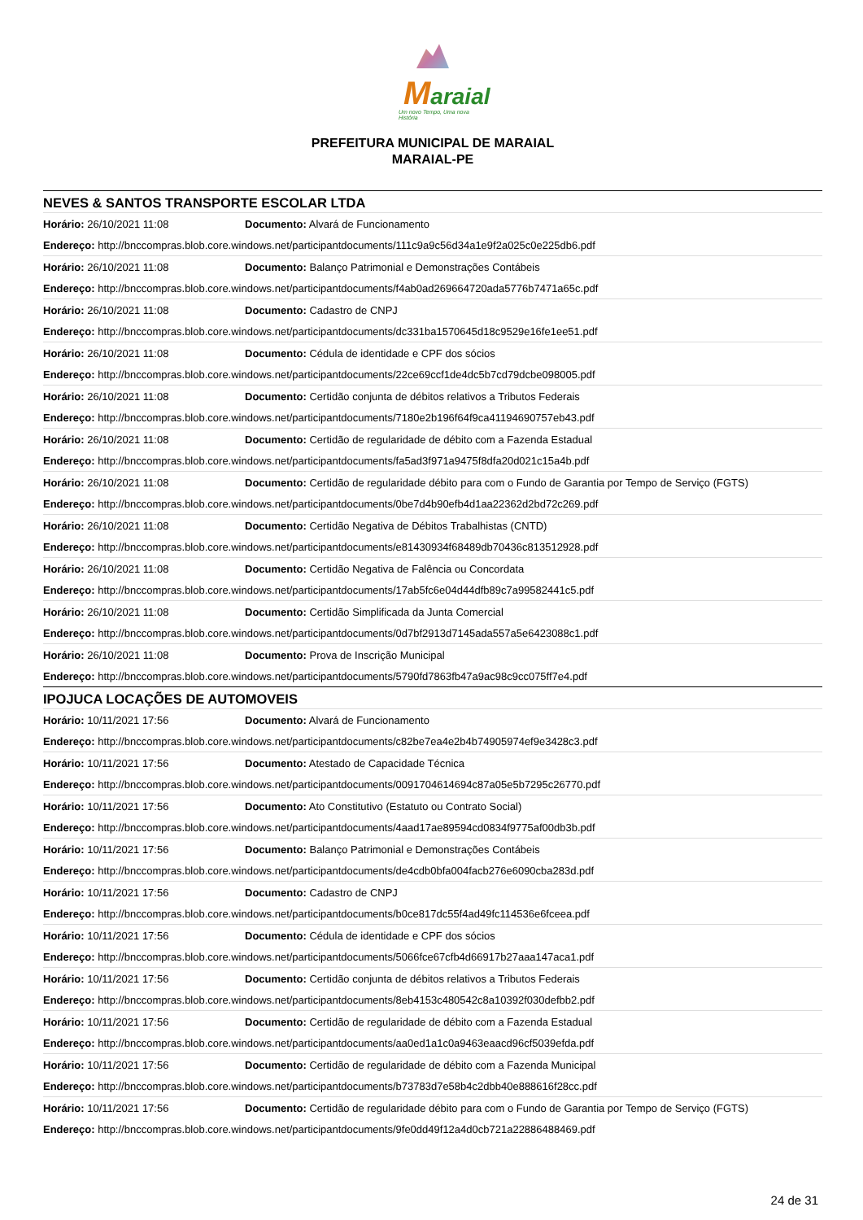Maraial
Um novo Tempo, Uma nova História
PREFEITURA MUNICIPAL DE MARAIAL
MARAIAL-PE
| NEVES & SANTOS TRANSPORTE ESCOLAR LTDA | |
| Horário: 26/10/2021 11:08 | Documento: Alvará de Funcionamento |
| Endereço: http://bnccompras.blob.core.windows.net/participantdocuments/111c9a9c56d34a1e9f2a025c0e225db6.pdf | |
| Horário: 26/10/2021 11:08 | Documento: Balanço Patrimonial e Demonstrações Contábeis |
| Endereço: http://bnccompras.blob.core.windows.net/participantdocuments/f4ab0ad269664720ada5776b7471a65c.pdf | |
| Horário: 26/10/2021 11:08 | Documento: Cadastro de CNPJ |
| Endereço: http://bnccompras.blob.core.windows.net/participantdocuments/dc331ba1570645d18c9529e16fe1ee51.pdf | |
| Horário: 26/10/2021 11:08 | Documento: Cédula de identidade e CPF dos sócios |
| Endereço: http://bnccompras.blob.core.windows.net/participantdocuments/22ce69ccf1de4dc5b7cd79dcbe098005.pdf | |
| Horário: 26/10/2021 11:08 | Documento: Certidão conjunta de débitos relativos a Tributos Federais |
| Endereço: http://bnccompras.blob.core.windows.net/participantdocuments/7180e2b196f64f9ca41194690757eb43.pdf | |
| Horário: 26/10/2021 11:08 | Documento: Certidão de regularidade de débito com a Fazenda Estadual |
| Endereço: http://bnccompras.blob.core.windows.net/participantdocuments/fa5ad3f971a9475f8dfa20d021c15a4b.pdf | |
| Horário: 26/10/2021 11:08 | Documento: Certidão de regularidade débito para com o Fundo de Garantia por Tempo de Serviço (FGTS) |
| Endereço: http://bnccompras.blob.core.windows.net/participantdocuments/0be7d4b90efb4d1aa22362d2bd72c269.pdf | |
| Horário: 26/10/2021 11:08 | Documento: Certidão Negativa de Débitos Trabalhistas (CNTD) |
| Endereço: http://bnccompras.blob.core.windows.net/participantdocuments/e81430934f68489db70436c813512928.pdf | |
| Horário: 26/10/2021 11:08 | Documento: Certidão Negativa de Falência ou Concordata |
| Endereço: http://bnccompras.blob.core.windows.net/participantdocuments/17ab5fc6e04d44dfb89c7a99582441c5.pdf | |
| Horário: 26/10/2021 11:08 | Documento: Certidão Simplificada da Junta Comercial |
| Endereço: http://bnccompras.blob.core.windows.net/participantdocuments/0d7bf2913d7145ada557a5e6423088c1.pdf | |
| Horário: 26/10/2021 11:08 | Documento: Prova de Inscrição Municipal |
| Endereço: http://bnccompras.blob.core.windows.net/participantdocuments/5790fd7863fb47a9ac98c9cc075ff7e4.pdf | |
| IPOJUCA LOCAÇÕES DE AUTOMOVEIS | |
| Horário: 10/11/2021 17:56 | Documento: Alvará de Funcionamento |
| Endereço: http://bnccompras.blob.core.windows.net/participantdocuments/c82be7ea4e2b4b74905974ef9e3428c3.pdf | |
| Horário: 10/11/2021 17:56 | Documento: Atestado de Capacidade Técnica |
| Endereço: http://bnccompras.blob.core.windows.net/participantdocuments/0091704614694c87a05e5b7295c26770.pdf | |
| Horário: 10/11/2021 17:56 | Documento: Ato Constitutivo (Estatuto ou Contrato Social) |
| Endereço: http://bnccompras.blob.core.windows.net/participantdocuments/4aad17ae89594cd0834f9775af00db3b.pdf | |
| Horário: 10/11/2021 17:56 | Documento: Balanço Patrimonial e Demonstrações Contábeis |
| Endereço: http://bnccompras.blob.core.windows.net/participantdocuments/de4cdb0bfa004facb276e6090cba283d.pdf | |
| Horário: 10/11/2021 17:56 | Documento: Cadastro de CNPJ |
| Endereço: http://bnccompras.blob.core.windows.net/participantdocuments/b0ce817dc55f4ad49fc114536e6fceea.pdf | |
| Horário: 10/11/2021 17:56 | Documento: Cédula de identidade e CPF dos sócios |
| Endereço: http://bnccompras.blob.core.windows.net/participantdocuments/5066fce67cfb4d66917b27aaa147aca1.pdf | |
| Horário: 10/11/2021 17:56 | Documento: Certidão conjunta de débitos relativos a Tributos Federais |
| Endereço: http://bnccompras.blob.core.windows.net/participantdocuments/8eb4153c480542c8a10392f030defbb2.pdf | |
| Horário: 10/11/2021 17:56 | Documento: Certidão de regularidade de débito com a Fazenda Estadual |
| Endereço: http://bnccompras.blob.core.windows.net/participantdocuments/aa0ed1a1c0a9463eaacd96cf5039efda.pdf | |
| Horário: 10/11/2021 17:56 | Documento: Certidão de regularidade de débito com a Fazenda Municipal |
| Endereço: http://bnccompras.blob.core.windows.net/participantdocuments/b73783d7e58b4c2dbb40e888616f28cc.pdf | |
| Horário: 10/11/2021 17:56 | Documento: Certidão de regularidade débito para com o Fundo de Garantia por Tempo de Serviço (FGTS) |
| Endereço: http://bnccompras.blob.core.windows.net/participantdocuments/9fe0dd49f12a4d0cb721a22886488469.pdf | |
24 de 31